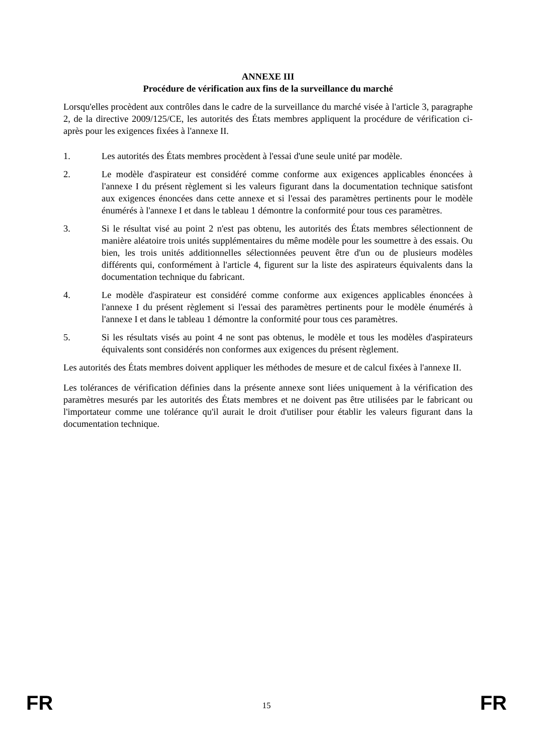ANNEXE III
Procédure de vérification aux fins de la surveillance du marché
Lorsqu'elles procèdent aux contrôles dans le cadre de la surveillance du marché visée à l'article 3, paragraphe 2, de la directive 2009/125/CE, les autorités des États membres appliquent la procédure de vérification ci-après pour les exigences fixées à l'annexe II.
1. Les autorités des États membres procèdent à l'essai d'une seule unité par modèle.
2. Le modèle d'aspirateur est considéré comme conforme aux exigences applicables énoncées à l'annexe I du présent règlement si les valeurs figurant dans la documentation technique satisfont aux exigences énoncées dans cette annexe et si l'essai des paramètres pertinents pour le modèle énumérés à l'annexe I et dans le tableau 1 démontre la conformité pour tous ces paramètres.
3. Si le résultat visé au point 2 n'est pas obtenu, les autorités des États membres sélectionnent de manière aléatoire trois unités supplémentaires du même modèle pour les soumettre à des essais. Ou bien, les trois unités additionnelles sélectionnées peuvent être d'un ou de plusieurs modèles différents qui, conformément à l'article 4, figurent sur la liste des aspirateurs équivalents dans la documentation technique du fabricant.
4. Le modèle d'aspirateur est considéré comme conforme aux exigences applicables énoncées à l'annexe I du présent règlement si l'essai des paramètres pertinents pour le modèle énumérés à l'annexe I et dans le tableau 1 démontre la conformité pour tous ces paramètres.
5. Si les résultats visés au point 4 ne sont pas obtenus, le modèle et tous les modèles d'aspirateurs équivalents sont considérés non conformes aux exigences du présent règlement.
Les autorités des États membres doivent appliquer les méthodes de mesure et de calcul fixées à l'annexe II.
Les tolérances de vérification définies dans la présente annexe sont liées uniquement à la vérification des paramètres mesurés par les autorités des États membres et ne doivent pas être utilisées par le fabricant ou l'importateur comme une tolérance qu'il aurait le droit d'utiliser pour établir les valeurs figurant dans la documentation technique.
FR 15 FR